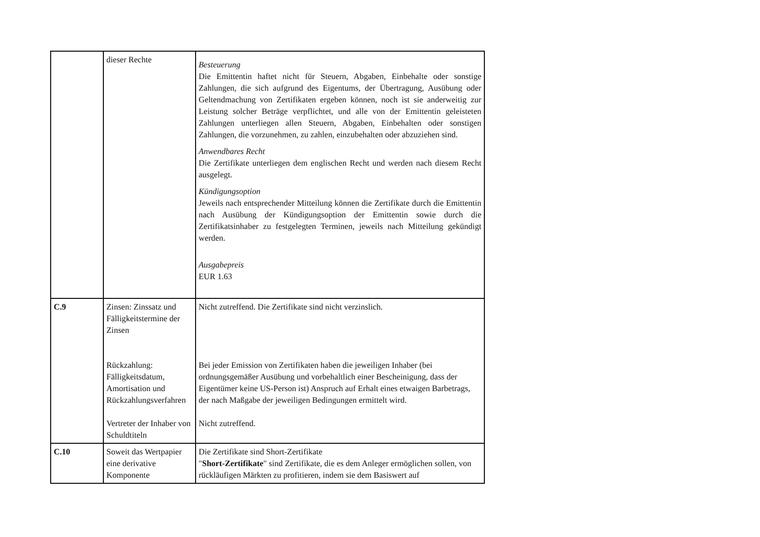| | dieser Rechte | Besteuerung Die Emittentin haftet nicht für Steuern, Abgaben, Einbehalte oder sonstige Zahlungen, die sich aufgrund des Eigentums, der Übertragung, Ausübung oder Geltendmachung von Zertifikaten ergeben können, noch ist sie anderweitig zur Leistung solcher Beträge verpflichtet, und alle von der Emittentin geleisteten Zahlungen unterliegen allen Steuern, Abgaben, Einbehalten oder sonstigen Zahlungen, die vorzunehmen, zu zahlen, einzubehalten oder abzuziehen sind. Anwendbares Recht Die Zertifikate unterliegen dem englischen Recht und werden nach diesem Recht ausgelegt. Kündigungsoption Jeweils nach entsprechender Mitteilung können die Zertifikate durch die Emittentin nach Ausübung der Kündigungsoption der Emittentin sowie durch die Zertifikatsinhaber zu festgelegten Terminen, jeweils nach Mitteilung gekündigt werden. Ausgabepreis EUR 1.63 |
| C.9 | Zinsen: Zinssatz und Fälligkeitstermine der Zinsen Rückzahlung: Fälligkeitsdatum, Amortisation und Rückzahlungsverfahren Vertreter der Inhaber von Schuldtiteln | Nicht zutreffend. Die Zertifikate sind nicht verzinslich. Bei jeder Emission von Zertifikaten haben die jeweiligen Inhaber (bei ordnungsgemäßer Ausübung und vorbehaltlich einer Bescheinigung, dass der Eigentümer keine US-Person ist) Anspruch auf Erhalt eines etwaigen Barbetrags, der nach Maßgabe der jeweiligen Bedingungen ermittelt wird. Nicht zutreffend. |
| C.10 | Soweit das Wertpapier eine derivative Komponente | Die Zertifikate sind Short-Zertifikate " Short-Zertifikate " sind Zertifikate, die es dem Anleger ermöglichen sollen, von rückläufigen Märkten zu profitieren, indem sie dem Basiswert auf |